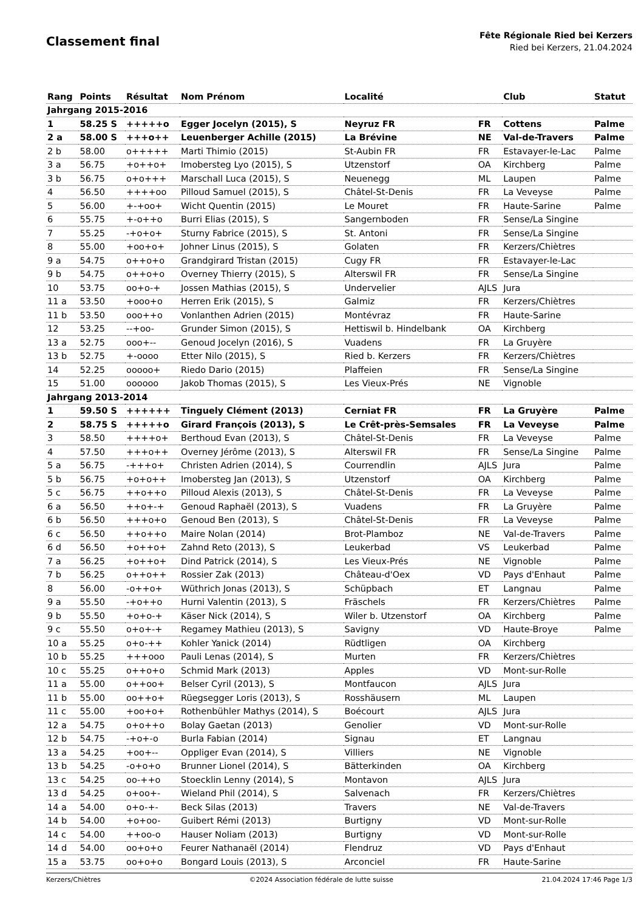Classement final
Fête Régionale Ried bei Kerzers
Ried bei Kerzers, 21.04.2024
| Rang | Points | Résultat | Nom Prénom | Localité | | Club | Statut |
| --- | --- | --- | --- | --- | --- | --- | --- |
| Jahrgang 2015-2016 | | | | | | | |
| 1 | 58.25 S | +++++o | Egger Jocelyn (2015), S | Neyruz FR | FR | Cottens | Palme |
| 2 a | 58.00 S | +++o++ | Leuenberger Achille (2015) | La Brévine | NE | Val-de-Travers | Palme |
| 2 b | 58.00 | o+++++ | Marti Thimio (2015) | St-Aubin FR | FR | Estavayer-le-Lac | Palme |
| 3 a | 56.75 | +o++o+ | Imobersteg Lyo (2015), S | Utzenstorf | OA | Kirchberg | Palme |
| 3 b | 56.75 | o+o+++ | Marschall Luca (2015), S | Neuenegg | ML | Laupen | Palme |
| 4 | 56.50 | ++++oo | Pilloud Samuel (2015), S | Châtel-St-Denis | FR | La Veveyse | Palme |
| 5 | 56.00 | +-+oo+ | Wicht Quentin (2015) | Le Mouret | FR | Haute-Sarine | Palme |
| 6 | 55.75 | +-o++o | Burri Elias (2015), S | Sangernboden | FR | Sense/La Singine | |
| 7 | 55.25 | -+o+o+ | Sturny Fabrice (2015), S | St. Antoni | FR | Sense/La Singine | |
| 8 | 55.00 | +oo+o+ | Johner Linus (2015), S | Golaten | FR | Kerzers/Chiètres | |
| 9 a | 54.75 | o++o+o | Grandgirard Tristan (2015) | Cugy FR | FR | Estavayer-le-Lac | |
| 9 b | 54.75 | o++o+o | Overney Thierry (2015), S | Alterswil FR | FR | Sense/La Singine | |
| 10 | 53.75 | oo+o-+ | Jossen Mathias (2015), S | Undervelier | AJLS | Jura | |
| 11 a | 53.50 | +ooo+o | Herren Erik (2015), S | Galmiz | FR | Kerzers/Chiètres | |
| 11 b | 53.50 | ooo++o | Vonlanthen Adrien (2015) | Montévraz | FR | Haute-Sarine | |
| 12 | 53.25 | --+oo- | Grunder Simon (2015), S | Hettiswil b. Hindelbank | OA | Kirchberg | |
| 13 a | 52.75 | ooo+-- | Genoud Jocelyn (2016), S | Vuadens | FR | La Gruyère | |
| 13 b | 52.75 | +-oooo | Etter Nilo (2015), S | Ried b. Kerzers | FR | Kerzers/Chiètres | |
| 14 | 52.25 | ooooo+ | Riedo Dario (2015) | Plaffeien | FR | Sense/La Singine | |
| 15 | 51.00 | oooooo | Jakob Thomas (2015), S | Les Vieux-Prés | NE | Vignoble | |
| Jahrgang 2013-2014 | | | | | | | |
| 1 | 59.50 S | ++++++ | Tinguely Clément (2013) | Cerniat FR | FR | La Gruyère | Palme |
| 2 | 58.75 S | +++++o | Girard François (2013), S | Le Crêt-près-Semsales | FR | La Veveyse | Palme |
| 3 | 58.50 | ++++o+ | Berthoud Evan (2013), S | Châtel-St-Denis | FR | La Veveyse | Palme |
| 4 | 57.50 | +++o++ | Overney Jérôme (2013), S | Alterswil FR | FR | Sense/La Singine | Palme |
| 5 a | 56.75 | -+++o+ | Christen Adrien (2014), S | Courrendlin | AJLS | Jura | Palme |
| 5 b | 56.75 | +o+o++ | Imobersteg Jan (2013), S | Utzenstorf | OA | Kirchberg | Palme |
| 5 c | 56.75 | ++o++o | Pilloud Alexis (2013), S | Châtel-St-Denis | FR | La Veveyse | Palme |
| 6 a | 56.50 | ++o+-+ | Genoud Raphaël (2013), S | Vuadens | FR | La Gruyère | Palme |
| 6 b | 56.50 | +++o+o | Genoud Ben (2013), S | Châtel-St-Denis | FR | La Veveyse | Palme |
| 6 c | 56.50 | ++o++o | Maire Nolan (2014) | Brot-Plamboz | NE | Val-de-Travers | Palme |
| 6 d | 56.50 | +o++o+ | Zahnd Reto (2013), S | Leukerbad | VS | Leukerbad | Palme |
| 7 a | 56.25 | +o++o+ | Dind Patrick (2014), S | Les Vieux-Prés | NE | Vignoble | Palme |
| 7 b | 56.25 | o++o++ | Rossier Zak (2013) | Château-d'Oex | VD | Pays d'Enhaut | Palme |
| 8 | 56.00 | -o++o+ | Wüthrich Jonas (2013), S | Schüpbach | ET | Langnau | Palme |
| 9 a | 55.50 | -+o++o | Hurni Valentin (2013), S | Fräschels | FR | Kerzers/Chiètres | Palme |
| 9 b | 55.50 | +o+o-+ | Käser Nick (2014), S | Wiler b. Utzenstorf | OA | Kirchberg | Palme |
| 9 c | 55.50 | o+o+-+ | Regamey Mathieu (2013), S | Savigny | VD | Haute-Broye | Palme |
| 10 a | 55.25 | o+o-++ | Kohler Yanick (2014) | Rüdtligen | OA | Kirchberg | |
| 10 b | 55.25 | +++ooo | Pauli Lenas (2014), S | Murten | FR | Kerzers/Chiètres | |
| 10 c | 55.25 | o++o+o | Schmid Mark (2013) | Apples | VD | Mont-sur-Rolle | |
| 11 a | 55.00 | o++oo+ | Belser Cyril (2013), S | Montfaucon | AJLS | Jura | |
| 11 b | 55.00 | oo++o+ | Rüegsegger Loris (2013), S | Rosshäusern | ML | Laupen | |
| 11 c | 55.00 | +oo+o+ | Rothenbühler Mathys (2014), S | Boécourt | AJLS | Jura | |
| 12 a | 54.75 | o+o++o | Bolay Gaetan (2013) | Genolier | VD | Mont-sur-Rolle | |
| 12 b | 54.75 | -+o+-o | Burla Fabian (2014) | Signau | ET | Langnau | |
| 13 a | 54.25 | +oo+-- | Oppliger Evan (2014), S | Villiers | NE | Vignoble | |
| 13 b | 54.25 | -o+o+o | Brunner Lionel (2014), S | Bätterkinden | OA | Kirchberg | |
| 13 c | 54.25 | oo-++o | Stoecklin Lenny (2014), S | Montavon | AJLS | Jura | |
| 13 d | 54.25 | o+oo+- | Wieland Phil (2014), S | Salvenach | FR | Kerzers/Chiètres | |
| 14 a | 54.00 | o+o-+- | Beck Silas (2013) | Travers | NE | Val-de-Travers | |
| 14 b | 54.00 | +o+oo- | Guibert Rémi (2013) | Burtigny | VD | Mont-sur-Rolle | |
| 14 c | 54.00 | ++oo-o | Hauser Noliam (2013) | Burtigny | VD | Mont-sur-Rolle | |
| 14 d | 54.00 | oo+o+o | Feurer Nathanaël (2014) | Flendruz | VD | Pays d'Enhaut | |
| 15 a | 53.75 | oo+o+o | Bongard Louis (2013), S | Arconciel | FR | Haute-Sarine | |
Kerzers/Chiètres ©2024 Association fédérale de lutte suisse 21.04.2024 17:46 Page 1/3